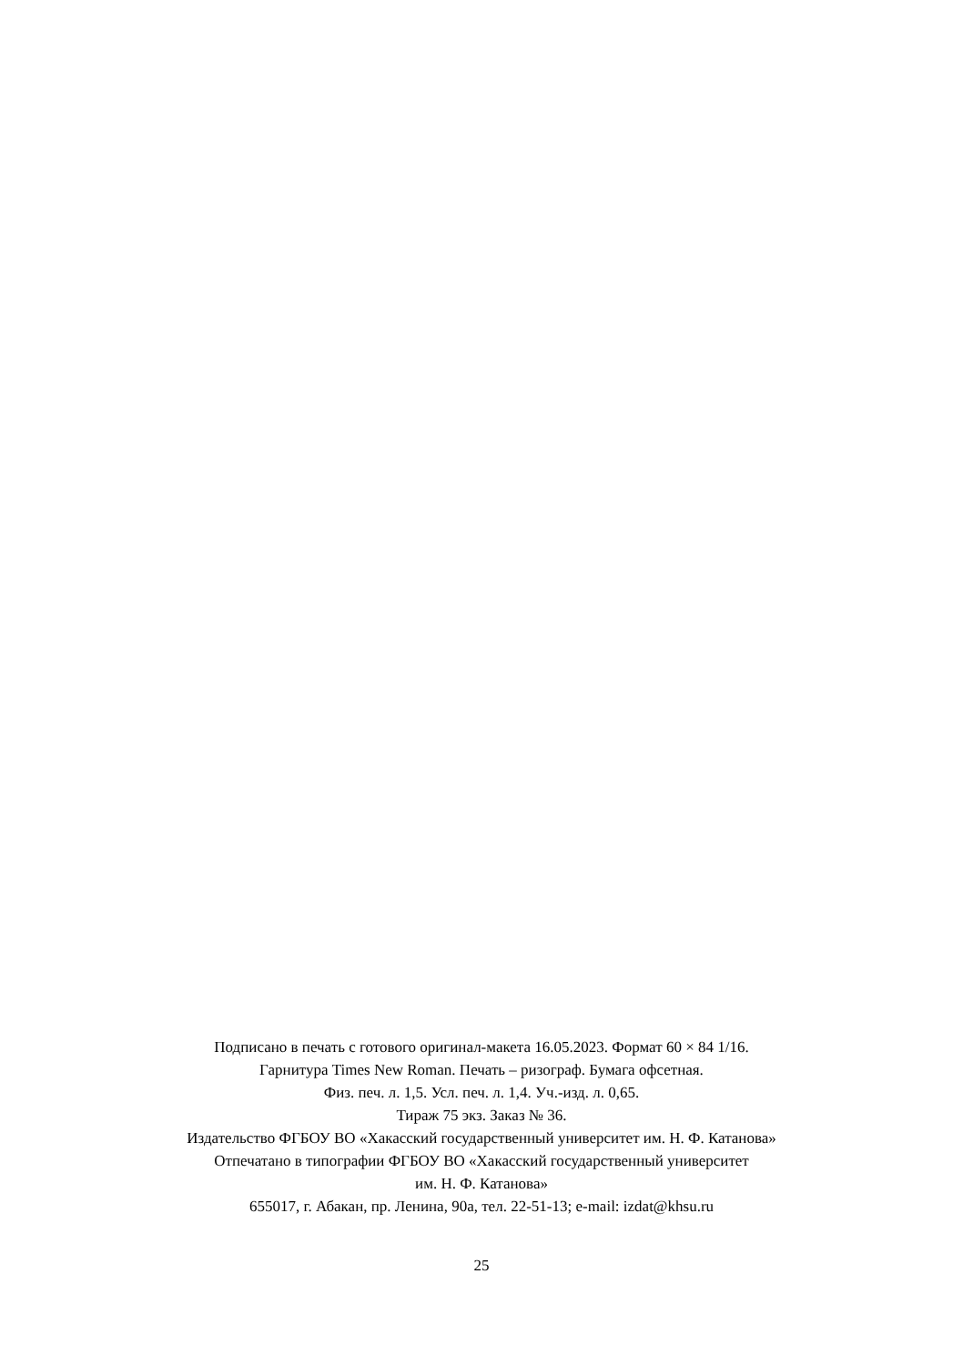Подписано в печать с готового оригинал-макета 16.05.2023. Формат 60 × 84 1/16.
Гарнитура Times New Roman. Печать – ризограф. Бумага офсетная.
Физ. печ. л. 1,5. Усл. печ. л. 1,4. Уч.-изд. л. 0,65.
Тираж 75 экз. Заказ № 36.
Издательство ФГБОУ ВО «Хакасский государственный университет им. Н. Ф. Катанова»
Отпечатано в типографии ФГБОУ ВО «Хакасский государственный университет
им. Н. Ф. Катанова»
655017, г. Абакан, пр. Ленина, 90а, тел. 22-51-13; e-mail: izdat@khsu.ru
25